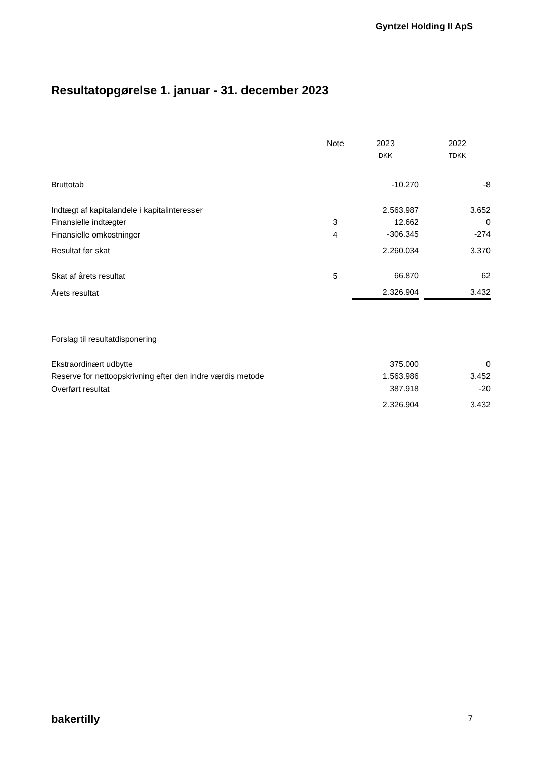Gyntzel Holding II ApS
Resultatopgørelse 1. januar - 31. december 2023
| | Note | | 2023 | | 2022 |
| --- | --- | --- | --- | --- | --- |
| | | | DKK | | TDKK |
| Bruttotab | | | -10.270 | | -8 |
| Indtægt af kapitalandele i kapitalinteresser | | | 2.563.987 | | 3.652 |
| Finansielle indtægter | 3 | | 12.662 | | 0 |
| Finansielle omkostninger | 4 | | -306.345 | | -274 |
| Resultat før skat | | | 2.260.034 | | 3.370 |
| Skat af årets resultat | 5 | | 66.870 | | 62 |
| Årets resultat | | | 2.326.904 | | 3.432 |
| Forslag til resultatdisponering | | | | | |
| Ekstraordinært udbytte | | | 375.000 | | 0 |
| Reserve for nettoopskrivning efter den indre værdis metode | | | 1.563.986 | | 3.452 |
| Overført resultat | | | 387.918 | | -20 |
| | | | 2.326.904 | | 3.432 |
bakertilly 7